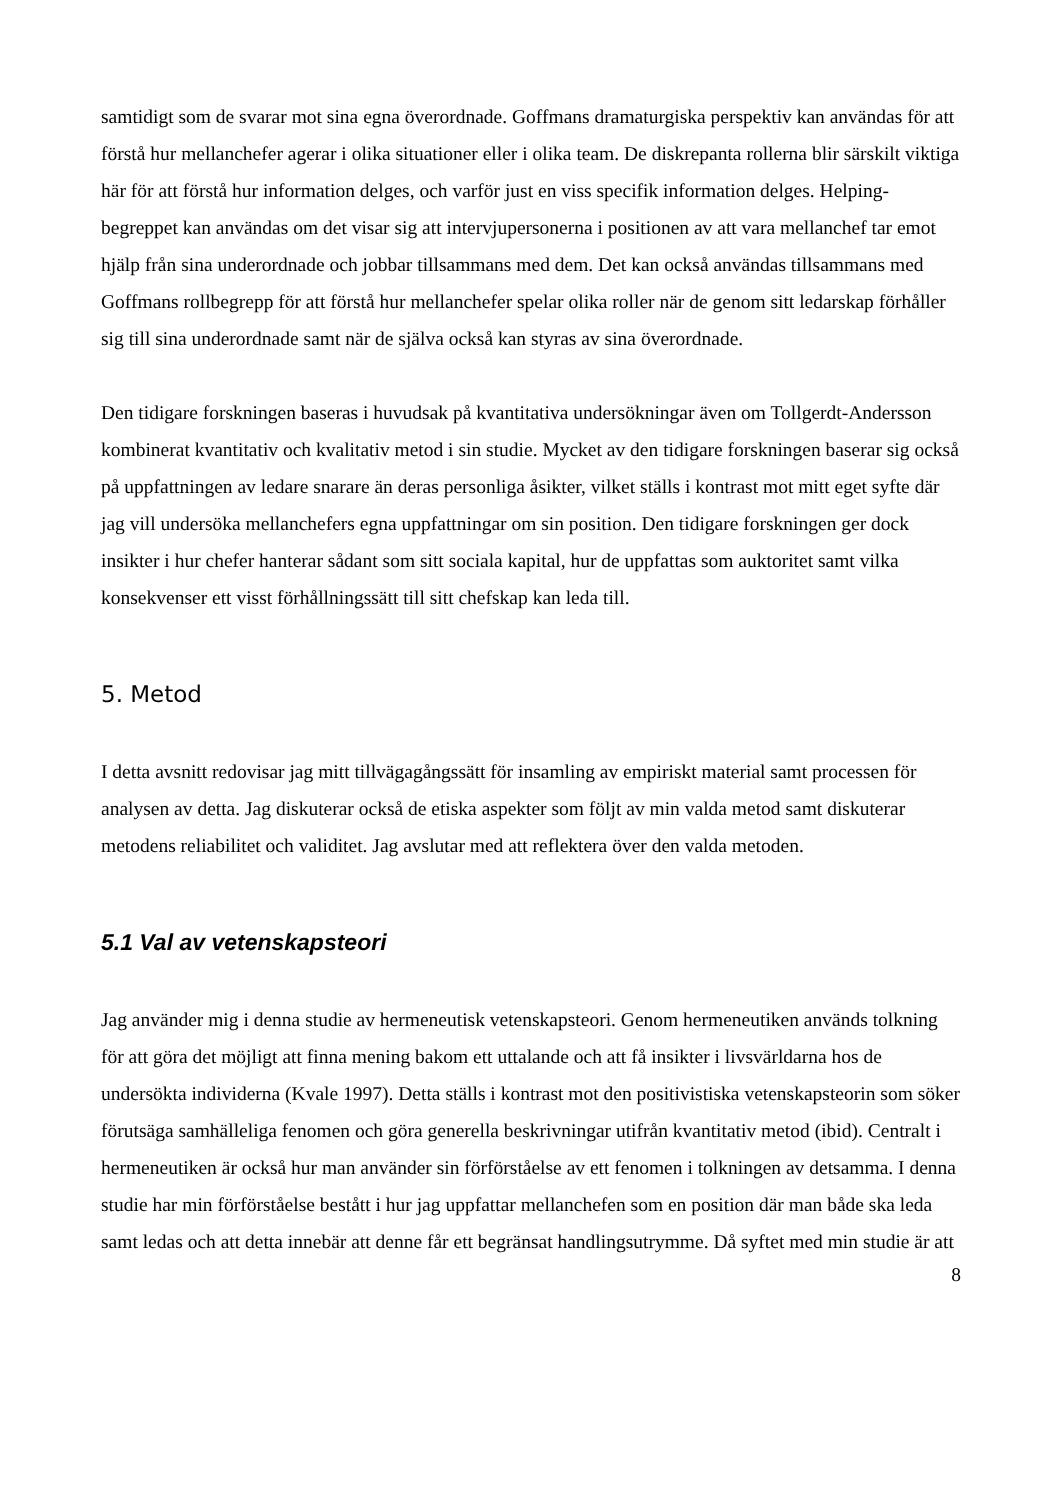samtidigt som de svarar mot sina egna överordnade. Goffmans dramaturgiska perspektiv kan användas för att förstå hur mellanchefer agerar i olika situationer eller i olika team. De diskrepanta rollerna blir särskilt viktiga här för att förstå hur information delges, och varför just en viss specifik information delges. Helping-begreppet kan användas om det visar sig att intervjupersonerna i positionen av att vara mellanchef tar emot hjälp från sina underordnade och jobbar tillsammans med dem. Det kan också användas tillsammans med Goffmans rollbegrepp för att förstå hur mellanchefer spelar olika roller när de genom sitt ledarskap förhåller sig till sina underordnade samt när de själva också kan styras av sina överordnade.
Den tidigare forskningen baseras i huvudsak på kvantitativa undersökningar även om Tollgerdt-Andersson kombinerat kvantitativ och kvalitativ metod i sin studie. Mycket av den tidigare forskningen baserar sig också på uppfattningen av ledare snarare än deras personliga åsikter, vilket ställs i kontrast mot mitt eget syfte där jag vill undersöka mellanchefers egna uppfattningar om sin position. Den tidigare forskningen ger dock insikter i hur chefer hanterar sådant som sitt sociala kapital, hur de uppfattas som auktoritet samt vilka konsekvenser ett visst förhållningssätt till sitt chefskap kan leda till.
5. Metod
I detta avsnitt redovisar jag mitt tillvägagångssätt för insamling av empiriskt material samt processen för analysen av detta. Jag diskuterar också de etiska aspekter som följt av min valda metod samt diskuterar metodens reliabilitet och validitet. Jag avslutar med att reflektera över den valda metoden.
5.1 Val av vetenskapsteori
Jag använder mig i denna studie av hermeneutisk vetenskapsteori. Genom hermeneutiken används tolkning för att göra det möjligt att finna mening bakom ett uttalande och att få insikter i livsvärldarna hos de undersökta individerna (Kvale 1997). Detta ställs i kontrast mot den positivistiska vetenskapsteorin som söker förutsäga samhälleliga fenomen och göra generella beskrivningar utifrån kvantitativ metod (ibid). Centralt i hermeneutiken är också hur man använder sin förförståelse av ett fenomen i tolkningen av detsamma. I denna studie har min förförståelse bestått i hur jag uppfattar mellanchefen som en position där man både ska leda samt ledas och att detta innebär att denne får ett begränsat handlingsutrymme. Då syftet med min studie är att
8